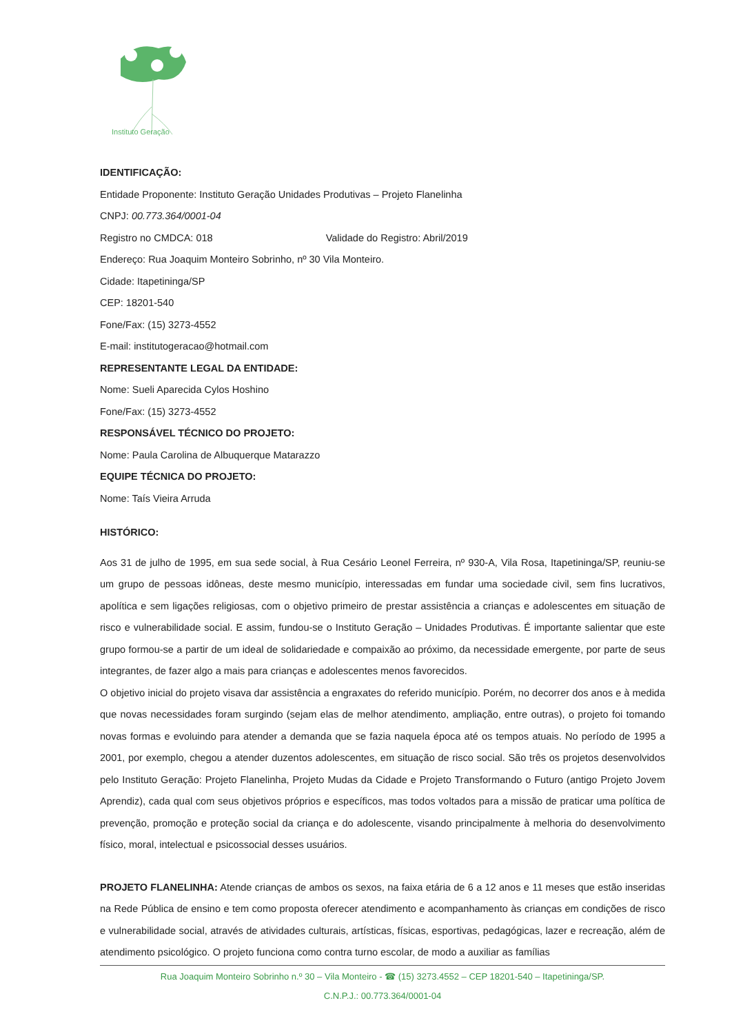Instituto Geração
IDENTIFICAÇÃO:
Entidade Proponente: Instituto Geração Unidades Produtivas – Projeto Flanelinha
CNPJ: 00.773.364/0001-04
Registro no CMDCA: 018 Validade do Registro: Abril/2019
Endereço: Rua Joaquim Monteiro Sobrinho, nº 30 Vila Monteiro.
Cidade: Itapetininga/SP
CEP: 18201-540
Fone/Fax: (15) 3273-4552
E-mail: institutogeracao@hotmail.com
REPRESENTANTE LEGAL DA ENTIDADE:
Nome: Sueli Aparecida Cylos Hoshino
Fone/Fax: (15) 3273-4552
RESPONSÁVEL TÉCNICO DO PROJETO:
Nome: Paula Carolina de Albuquerque Matarazzo
EQUIPE TÉCNICA DO PROJETO:
Nome: Taís Vieira Arruda
HISTÓRICO:
Aos 31 de julho de 1995, em sua sede social, à Rua Cesário Leonel Ferreira, nº 930-A, Vila Rosa, Itapetininga/SP, reuniu-se um grupo de pessoas idôneas, deste mesmo município, interessadas em fundar uma sociedade civil, sem fins lucrativos, apolítica e sem ligações religiosas, com o objetivo primeiro de prestar assistência a crianças e adolescentes em situação de risco e vulnerabilidade social. E assim, fundou-se o Instituto Geração – Unidades Produtivas. É importante salientar que este grupo formou-se a partir de um ideal de solidariedade e compaixão ao próximo, da necessidade emergente, por parte de seus integrantes, de fazer algo a mais para crianças e adolescentes menos favorecidos.
O objetivo inicial do projeto visava dar assistência a engraxates do referido município. Porém, no decorrer dos anos e à medida que novas necessidades foram surgindo (sejam elas de melhor atendimento, ampliação, entre outras), o projeto foi tomando novas formas e evoluindo para atender a demanda que se fazia naquela época até os tempos atuais. No período de 1995 a 2001, por exemplo, chegou a atender duzentos adolescentes, em situação de risco social. São três os projetos desenvolvidos pelo Instituto Geração: Projeto Flanelinha, Projeto Mudas da Cidade e Projeto Transformando o Futuro (antigo Projeto Jovem Aprendiz), cada qual com seus objetivos próprios e específicos, mas todos voltados para a missão de praticar uma política de prevenção, promoção e proteção social da criança e do adolescente, visando principalmente à melhoria do desenvolvimento físico, moral, intelectual e psicossocial desses usuários.
PROJETO FLANELINHA: Atende crianças de ambos os sexos, na faixa etária de 6 a 12 anos e 11 meses que estão inseridas na Rede Pública de ensino e tem como proposta oferecer atendimento e acompanhamento às crianças em condições de risco e vulnerabilidade social, através de atividades culturais, artísticas, físicas, esportivas, pedagógicas, lazer e recreação, além de atendimento psicológico. O projeto funciona como contra turno escolar, de modo a auxiliar as famílias
Rua Joaquim Monteiro Sobrinho n.º 30 – Vila Monteiro - ☎ (15) 3273.4552 – CEP 18201-540 – Itapetininga/SP.
C.N.P.J.: 00.773.364/0001-04